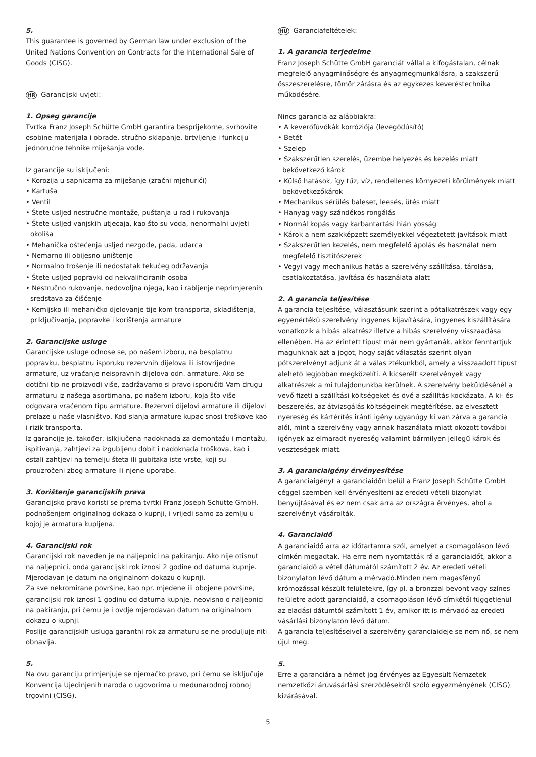5.
This guarantee is governed by German law under exclusion of the United Nations Convention on Contracts for the International Sale of Goods (CISG).
HR Garancijski uvjeti:
1. Opseg garancije
Tvrtka Franz Joseph Schütte GmbH garantira besprijekorne, svrhovite osobine materijala i obrade, stručno sklapanje, brtvljenje i funkciju jednoručne tehnike miješanja vode.
Iz garancije su isključeni:
• Korozija u sapnicama za miješanje (zračni mjehurići)
• Kartuša
• Ventil
• Štete usljed nestručne montaže, puštanja u rad i rukovanja
• Štete usljed vanjskih utjecaja, kao što su voda, nenormalni uvjeti okoliša
• Mehanička oštećenja usljed nezgode, pada, udarca
• Nemarno ili obijesno uništenje
• Normalno trošenje ili nedostatak tekućeg održavanja
• Štete usljed popravki od nekvalificiranih osoba
• Nestručno rukovanje, nedovoljna njega, kao i rabljenje neprimjerenih sredstava za čišćenje
• Kemijsko ili mehaničko djelovanje tije kom transporta, skladištenja, priključivanja, popravke i korištenja armature
2. Garancijske usluge
Garancijske usluge odnose se, po našem izboru, na besplatnu popravku, besplatnu isporuku rezervnih dijelova ili istovrijedne armature, uz vraćanje neispravnih dijelova odn. armature. Ako se dotični tip ne proizvodi više, zadržavamo si pravo isporučiti Vam drugu armaturu iz našega asortimana, po našem izboru, koja što više odgovara vraćenom tipu armature. Rezervni dijelovi armature ili dijelovi prelaze u naše vlasništvo. Kod slanja armature kupac snosi troškove kao i rizik transporta.
Iz garancije je, također, islkjiučena nadoknada za demontažu i montažu, ispitivanja, zahtjevi za izgubljenu dobit i nadoknada troškova, kao i ostali zahtjevi na temelju šteta ili gubitaka iste vrste, koji su prouzročeni zbog armature ili njene uporabe.
3. Korištenje garancijskih prava
Garancijsko pravo koristi se prema tvrtki Franz Joseph Schütte GmbH, podnošenjem originalnog dokaza o kupnji, i vrijedi samo za zemlju u kojoj je armatura kupljena.
4. Garancijski rok
Garancijski rok naveden je na naljepnici na pakiranju. Ako nije otisnut na naljepnici, onda garancijski rok iznosi 2 godine od datuma kupnje. Mjerodavan je datum na originalnom dokazu o kupnji.
Za sve nekromirane površine, kao npr. mjedene ili obojene površine, garancijski rok iznosi 1 godinu od datuma kupnje, neovisno o naljepnici na pakiranju, pri čemu je i ovdje mjerodavan datum na originalnom dokazu o kupnji.
Poslije garancijskih usluga garantni rok za armaturu se ne produljuje niti obnavlja.
5.
Na ovu garanciju primjenjuje se njemačko pravo, pri čemu se isključuje Konvencija Ujedinjenih naroda o ugovorima u međunarodnoj robnoj trgovini (CISG).
HU Garanciafeltételek:
1. A garancia terjedelme
Franz Joseph Schütte GmbH garanciát vállal a kifogástalan, célnak megfelelő anyagminőségre és anyagmegmunkálásra, a szakszerű összeszerelésre, tömör zárásra és az egykezes keveréstechnika működésére.
Nincs garancia az alábbiakra:
• A keverőfúvókák korróziója (levegődúsító)
• Betét
• Szelep
• Szakszerűtlen szerelés, üzembe helyezés és kezelés miatt bekövetkező károk
• Külső hatások, így tűz, víz, rendellenes környezeti körülmények miatt bekövetkezőkárok
• Mechanikus sérülés baleset, leesés, ütés miatt
• Hanyag vagy szándékos rongálás
• Normál kopás vagy karbantartási hián yosság
• Károk a nem szakképzett személyekkel végeztetett javítások miatt
• Szakszerűtlen kezelés, nem megfelelő ápolás és használat nem megfelelő tisztítószerek
• Vegyi vagy mechanikus hatás a szerelvény szállítása, tárolása, csatlakoztatása, javítása és használata alatt
2. A garancia teljesítése
A garancia teljesítése, választásunk szerint a pótalkatrészek vagy egy egyenértékű szerelvény ingyenes kijavítására, ingyenes kiszállítására vonatkozik a hibás alkatrész illetve a hibás szerelvény visszaadása ellenében. Ha az érintett típust már nem gyártanák, akkor fenntartjuk magunknak azt a jogot, hogy saját választás szerint olyan pótszerelvényt adjunk át a válas ztékunkból, amely a visszaadott típust alehető legjobban megközelíti. A kicserélt szerelvények vagy alkatrészek a mi tulajdonunkba kerülnek. A szerelvény beküldésénél a vevő fizeti a szállítási költségeket és övé a szállítás kockázata. A ki- és beszerelés, az átvizsgálás költségeinek megtérítése, az elvesztett nyereség és kártérítés iránti igény ugyanúgy ki van zárva a garancia alól, mint a szerelvény vagy annak használata miatt okozott további igények az elmaradt nyereség valamint bármilyen jellegű károk és veszteségek miatt.
3. A garanciaigény érvényesítése
A garanciaigényt a garanciaidőn belül a Franz Joseph Schütte GmbH céggel szemben kell érvényesíteni az eredeti vételi bizonylat benyújtásával és ez nem csak arra az országra érvényes, ahol a szerelvényt vásárolták.
4. Garanciaidő
A garanciaidő arra az időtartamra szól, amelyet a csomagoláson lévő címkén megadtak. Ha erre nem nyomtatták rá a garanciaidőt, akkor a garanciaidő a vétel dátumától számított 2 év. Az eredeti vételi bizonylaton lévő dátum a mérvadó.Minden nem magasfényű krómozással készült felületekre, így pl. a bronzzal bevont vagy színes felületre adott garanciaidő, a csomagoláson lévő címkétől függetlenül az eladási dátumtól számított 1 év, amikor itt is mérvadó az eredeti vásárlási bizonylaton lévő dátum.
A garancia teljesítéseivel a szerelvény garanciaideje se nem nő, se nem újul meg.
5.
Erre a garanciára a német jog érvényes az Egyesült Nemzetek nemzetközi áruvásárlási szerződésekről szóló egyezményének (CISG) kizárásával.
5